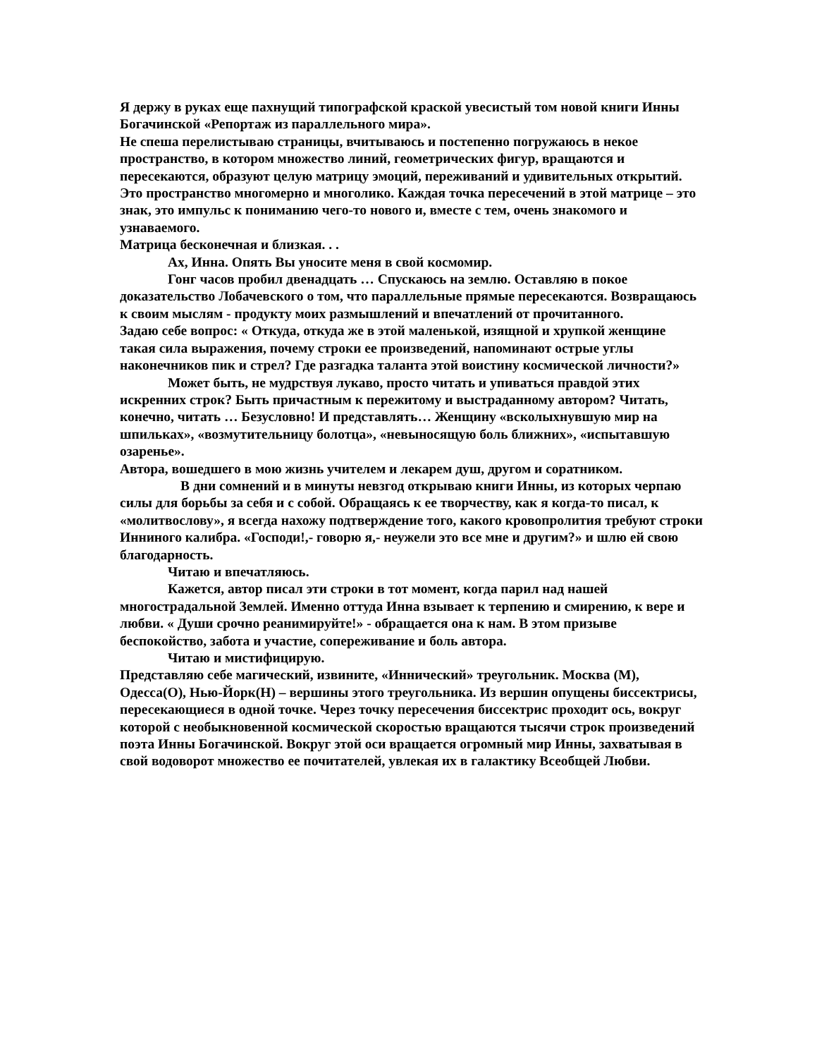Я держу в руках еще пахнущий типографской краской увесистый том новой книги Инны Богачинской «Репортаж из параллельного мира».
Не спеша перелистываю страницы, вчитываюсь и постепенно погружаюсь в некое пространство, в котором множество линий, геометрических фигур, вращаются и пересекаются, образуют целую матрицу эмоций, переживаний и удивительных открытий. Это пространство многомерно и многолико. Каждая точка пересечений в этой матрице – это знак, это импульс к пониманию чего-то нового и, вместе с тем, очень знакомого и узнаваемого.
Матрица бесконечная и близкая. . .
Ах, Инна. Опять Вы уносите меня в свой космомир.
Гонг часов пробил двенадцать … Спускаюсь на землю. Оставляю в покое доказательство Лобачевского о том, что параллельные прямые пересекаются. Возвращаюсь к своим мыслям - продукту моих размышлений и впечатлений от прочитанного.
Задаю себе вопрос: « Откуда, откуда же в этой маленькой, изящной и хрупкой женщине такая сила выражения, почему строки ее произведений, напоминают острые углы наконечников пик и стрел? Где разгадка таланта этой воистину космической личности?»
Может быть, не мудрствуя лукаво, просто читать и упиваться правдой этих искренних строк? Быть причастным к пережитому и выстраданному автором? Читать, конечно, читать … Безусловно! И представлять… Женщину «всколыхнувшую мир на шпильках», «возмутительницу болотца», «невыносящую боль ближних», «испытавшую озаренье».
Автора, вошедшего в мою жизнь учителем и лекарем душ, другом и соратником.
В дни сомнений и в минуты невзгод открываю книги Инны, из которых черпаю силы для борьбы за себя и с собой. Обращаясь к ее творчеству, как я когда-то писал, к «молитвослову», я всегда нахожу подтверждение того, какого кровопролития требуют строки Инниного калибра. «Господи!,- говорю я,- неужели это все мне и другим?» и шлю ей свою благодарность.
Читаю и впечатляюсь.
Кажется, автор писал эти строки в тот момент, когда парил над нашей многострадальной Землей. Именно оттуда Инна взывает к терпению и смирению, к вере и любви. « Души срочно реанимируйте!» - обращается она к нам. В этом призыве беспокойство, забота и участие, сопереживание и боль автора.
Читаю и мистифицирую.
Представляю себе магический, извините, «Иннический» треугольник. Москва (М), Одесса(О), Нью-Йорк(Н) – вершины этого треугольника. Из вершин опущены биссектрисы, пересекающиеся в одной точке. Через точку пересечения биссектрис проходит ось, вокруг которой с необыкновенной космической скоростью вращаются тысячи строк произведений поэта Инны Богачинской. Вокруг этой оси вращается огромный мир Инны, захватывая в свой водоворот множество ее почитателей, увлекая их в галактику Всеобщей Любви.